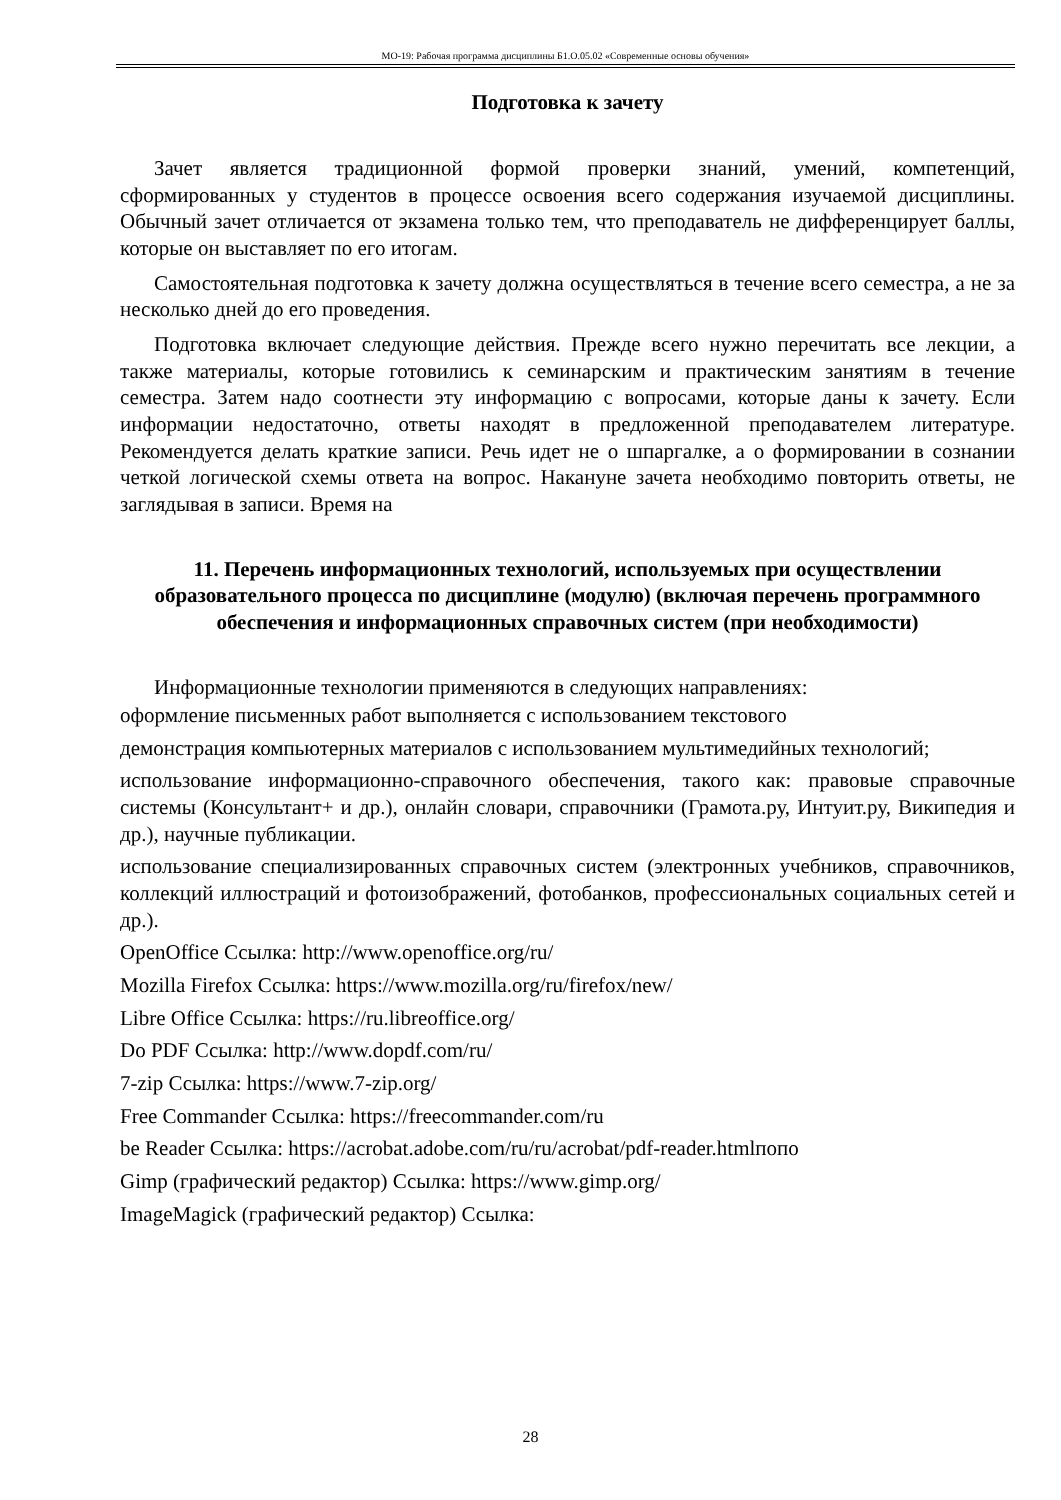МО-19: Рабочая программа дисциплины Б1.О.05.02 «Современные основы обучения»
Подготовка к зачету
Зачет является традиционной формой проверки знаний, умений, компетенций, сформированных у студентов в процессе освоения всего содержания изучаемой дисциплины. Обычный зачет отличается от экзамена только тем, что преподаватель не дифференцирует баллы, которые он выставляет по его итогам.
Самостоятельная подготовка к зачету должна осуществляться в течение всего семестра, а не за несколько дней до его проведения.
Подготовка включает следующие действия. Прежде всего нужно перечитать все лекции, а также материалы, которые готовились к семинарским и практическим занятиям в течение семестра. Затем надо соотнести эту информацию с вопросами, которые даны к зачету. Если информации недостаточно, ответы находят в предложенной преподавателем литературе. Рекомендуется делать краткие записи. Речь идет не о шпаргалке, а о формировании в сознании четкой логической схемы ответа на вопрос. Накануне зачета необходимо повторить ответы, не заглядывая в записи. Время на
11. Перечень информационных технологий, используемых при осуществлении образовательного процесса по дисциплине (модулю) (включая перечень программного обеспечения и информационных справочных систем (при необходимости)
Информационные технологии применяются в следующих направлениях:
оформление письменных работ выполняется с использованием текстового
демонстрация компьютерных материалов с использованием мультимедийных технологий;
использование информационно-справочного обеспечения, такого как: правовые справочные системы (Консультант+ и др.), онлайн словари, справочники (Грамота.ру, Интуит.ру, Википедия и др.), научные публикации.
использование специализированных справочных систем (электронных учебников, справочников, коллекций иллюстраций и фотоизображений, фотобанков, профессиональных социальных сетей и др.).
OpenOffice Ссылка: http://www.openoffice.org/ru/
Mozilla Firefox Ссылка: https://www.mozilla.org/ru/firefox/new/
Libre Office Ссылка: https://ru.libreoffice.org/
Do PDF Ссылка: http://www.dopdf.com/ru/
7-zip Ссылка: https://www.7-zip.org/
Free Commander Ссылка: https://freecommander.com/ru
be Reader Ссылка: https://acrobat.adobe.com/ru/ru/acrobat/pdf-reader.htmlпопо
Gimp (графический редактор) Ссылка: https://www.gimp.org/
ImageMagick (графический редактор) Ссылка:
28